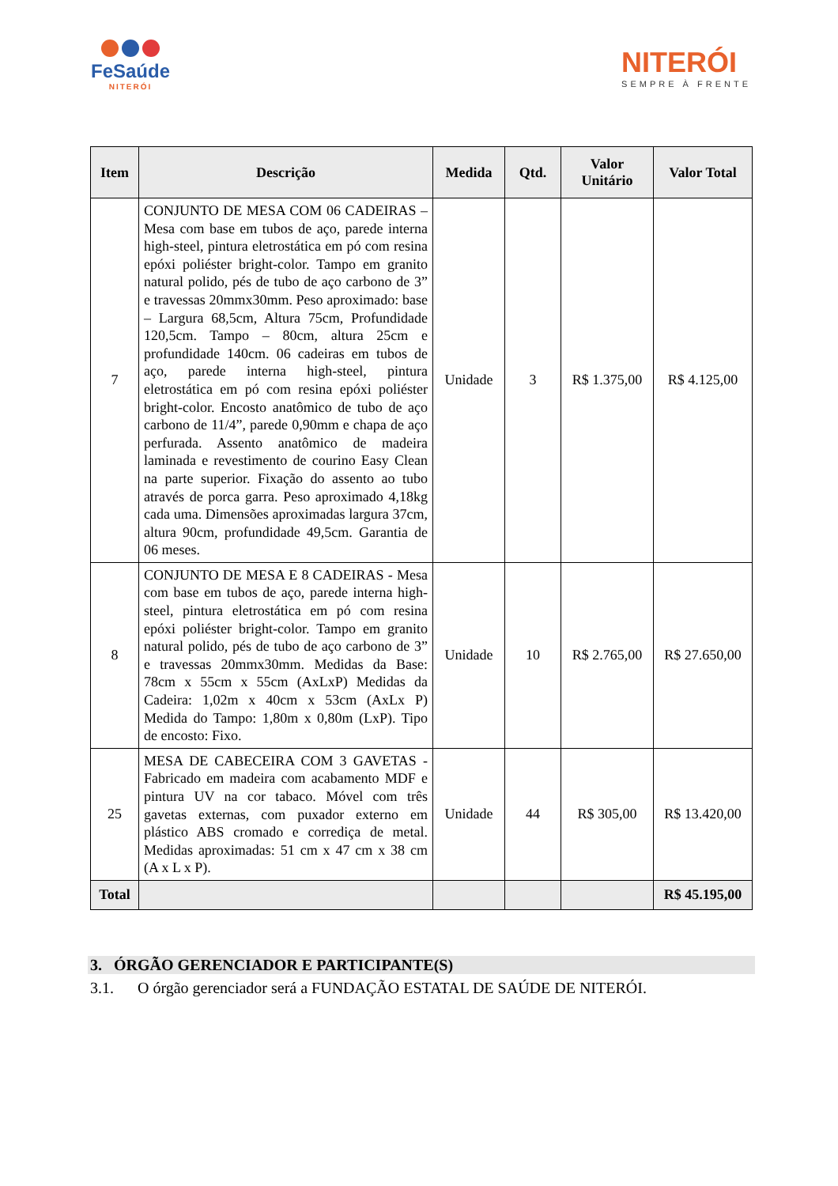FeSaúde
NITERÓI
NITERÓI
SEMPRE À FRENTE
| Item | Descrição | Medida | Qtd. | Valor Unitário | Valor Total |
| --- | --- | --- | --- | --- | --- |
| 7 | CONJUNTO DE MESA COM 06 CADEIRAS – Mesa com base em tubos de aço, parede interna high-steel, pintura eletrostática em pó com resina epóxi poliéster bright-color. Tampo em granito natural polido, pés de tubo de aço carbono de 3” e travessas 20mmx30mm. Peso aproximado: base – Largura 68,5cm, Altura 75cm, Profundidade 120,5cm. Tampo – 80cm, altura 25cm e profundidade 140cm. 06 cadeiras em tubos de aço, parede interna high-steel, pintura eletrostática em pó com resina epóxi poliéster bright-color. Encosto anatômico de tubo de aço carbono de 11/4”, parede 0,90mm e chapa de aço perfurada. Assento anatômico de madeira laminada e revestimento de courino Easy Clean na parte superior. Fixação do assento ao tubo através de porca garra. Peso aproximado 4,18kg cada uma. Dimensões aproximadas largura 37cm, altura 90cm, profundidade 49,5cm. Garantia de 06 meses. | Unidade | 3 | R$ 1.375,00 | R$ 4.125,00 |
| 8 | CONJUNTO DE MESA E 8 CADEIRAS - Mesa com base em tubos de aço, parede interna high-steel, pintura eletrostática em pó com resina epóxi poliéster bright-color. Tampo em granito natural polido, pés de tubo de aço carbono de 3” e travessas 20mmx30mm. Medidas da Base: 78cm x 55cm x 55cm (AxLxP) Medidas da Cadeira: 1,02m x 40cm x 53cm (AxLx P) Medida do Tampo: 1,80m x 0,80m (LxP). Tipo de encosto: Fixo. | Unidade | 10 | R$ 2.765,00 | R$ 27.650,00 |
| 25 | MESA DE CABECEIRA COM 3 GAVETAS - Fabricado em madeira com acabamento MDF e pintura UV na cor tabaco. Móvel com três gavetas externas, com puxador externo em plástico ABS cromado e corrediça de metal. Medidas aproximadas: 51 cm x 47 cm x 38 cm (A x L x P). | Unidade | 44 | R$ 305,00 | R$ 13.420,00 |
| Total | | | | | R$ 45.195,00 |
3. ÓRGÃO GERENCIADOR E PARTICIPANTE(S)
3.1. O órgão gerenciador será a FUNDAÇÃO ESTATAL DE SAÚDE DE NITERÓI.